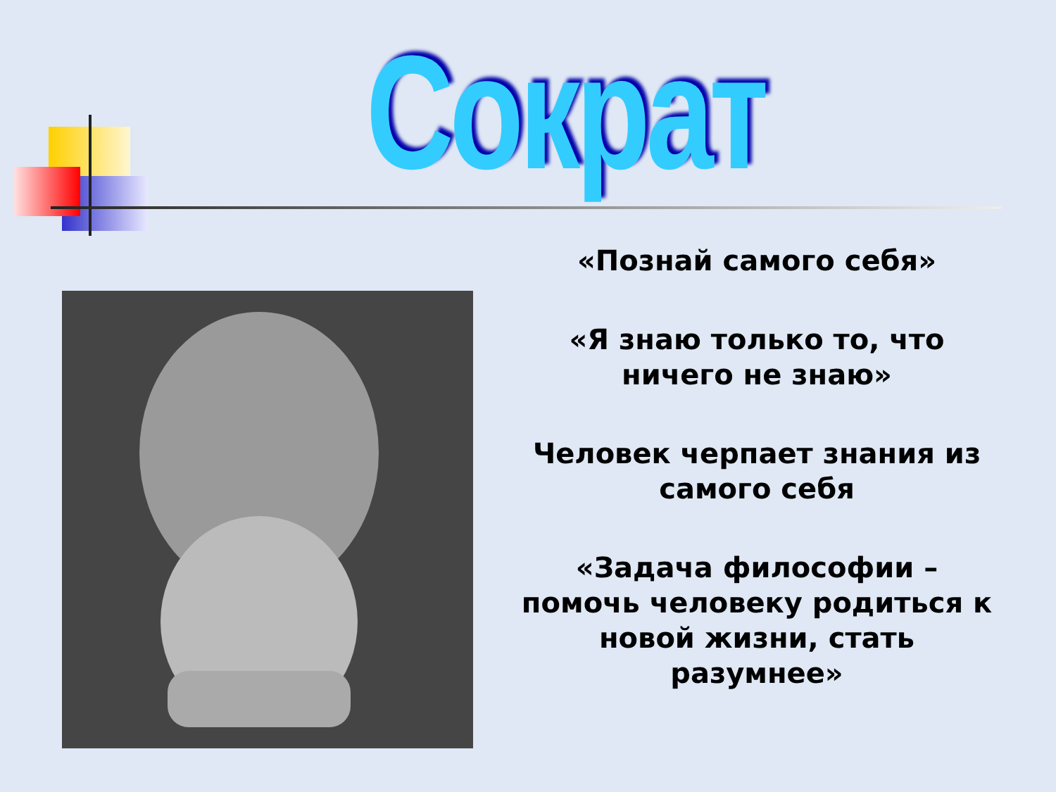Сократ
«Познай самого себя»
«Я знаю только то, что ничего не знаю»
Человек черпает знания из самого себя
«Задача философии – помочь человеку родиться к новой жизни, стать разумнее»